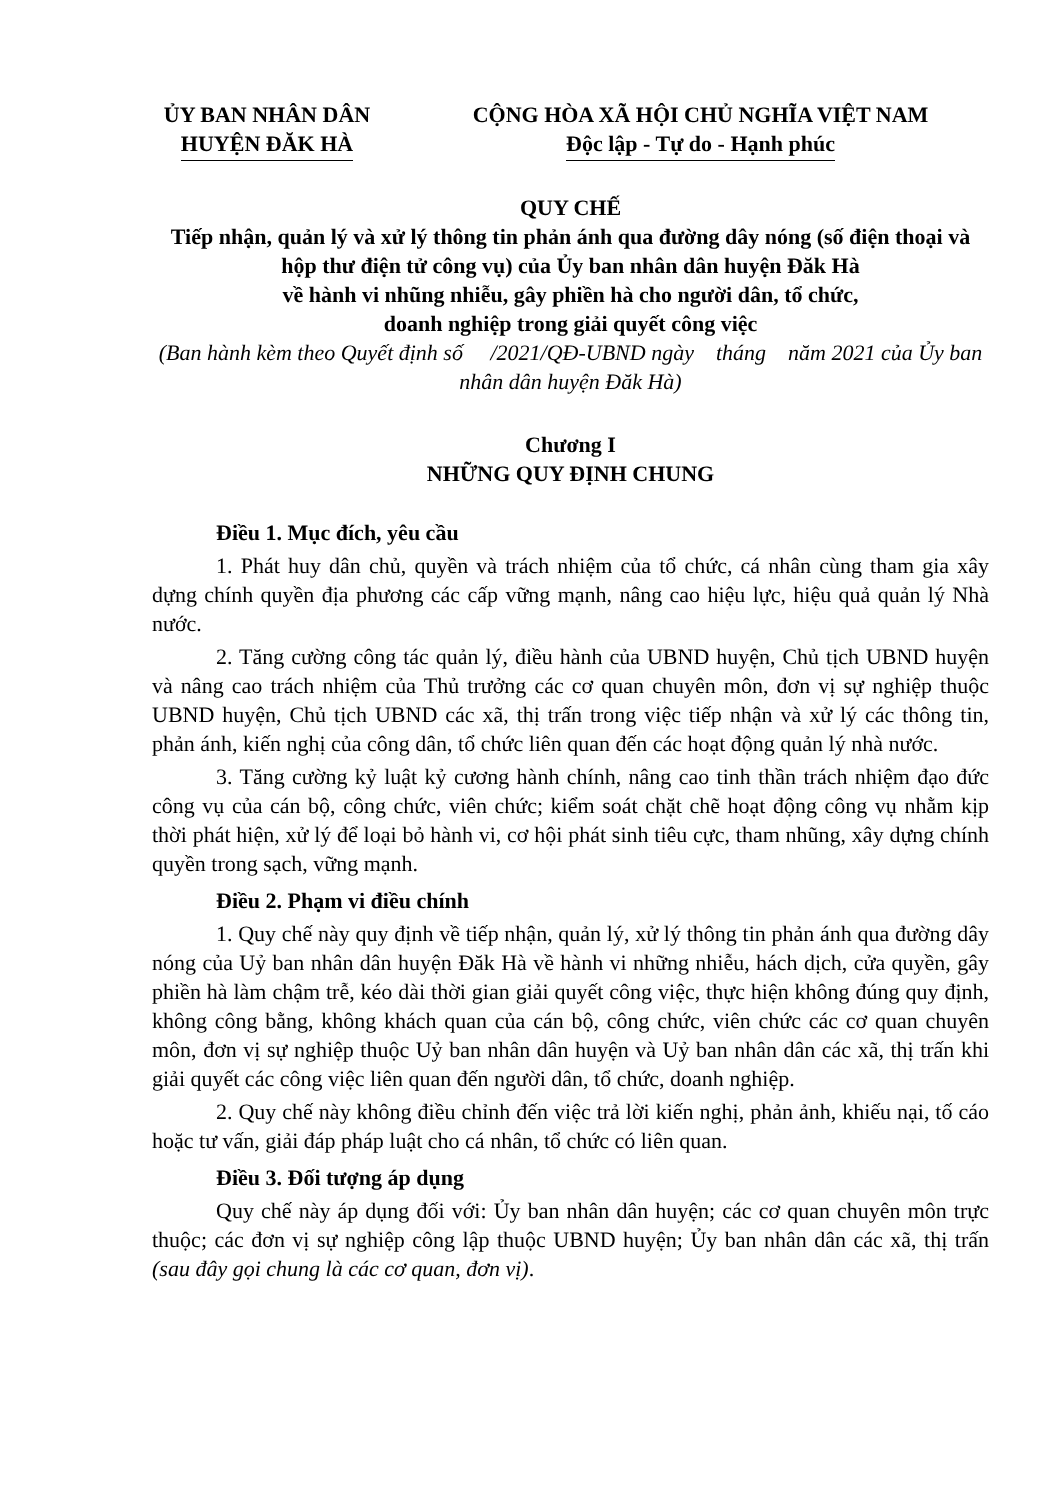ỦY BAN NHÂN DÂN
HUYỆN ĐĂK HÀ
CỘNG HÒA XÃ HỘI CHỦ NGHĨA VIỆT NAM
Độc lập - Tự do - Hạnh phúc
QUY CHẾ
Tiếp nhận, quản lý và xử lý thông tin phản ánh qua đường dây nóng (số điện thoại và hộp thư điện tử công vụ) của Ủy ban nhân dân huyện Đăk Hà
về hành vi nhũng nhiễu, gây phiền hà cho người dân, tổ chức,
doanh nghiệp trong giải quyết công việc
(Ban hành kèm theo Quyết định số /2021/QĐ-UBND ngày tháng năm 2021 của Ủy ban nhân dân huyện Đăk Hà)
Chương I
NHỮNG QUY ĐỊNH CHUNG
Điều 1. Mục đích, yêu cầu
1. Phát huy dân chủ, quyền và trách nhiệm của tổ chức, cá nhân cùng tham gia xây dựng chính quyền địa phương các cấp vững mạnh, nâng cao hiệu lực, hiệu quả quản lý Nhà nước.
2. Tăng cường công tác quản lý, điều hành của UBND huyện, Chủ tịch UBND huyện và nâng cao trách nhiệm của Thủ trưởng các cơ quan chuyên môn, đơn vị sự nghiệp thuộc UBND huyện, Chủ tịch UBND các xã, thị trấn trong việc tiếp nhận và xử lý các thông tin, phản ánh, kiến nghị của công dân, tổ chức liên quan đến các hoạt động quản lý nhà nước.
3. Tăng cường kỷ luật kỷ cương hành chính, nâng cao tinh thần trách nhiệm đạo đức công vụ của cán bộ, công chức, viên chức; kiểm soát chặt chẽ hoạt động công vụ nhằm kịp thời phát hiện, xử lý để loại bỏ hành vi, cơ hội phát sinh tiêu cực, tham nhũng, xây dựng chính quyền trong sạch, vững mạnh.
Điều 2. Phạm vi điều chính
1. Quy chế này quy định về tiếp nhận, quản lý, xử lý thông tin phản ánh qua đường dây nóng của Uỷ ban nhân dân huyện Đăk Hà về hành vi những nhiễu, hách dịch, cửa quyền, gây phiền hà làm chậm trễ, kéo dài thời gian giải quyết công việc, thực hiện không đúng quy định, không công bằng, không khách quan của cán bộ, công chức, viên chức các cơ quan chuyên môn, đơn vị sự nghiệp thuộc Uỷ ban nhân dân huyện và Uỷ ban nhân dân các xã, thị trấn khi giải quyết các công việc liên quan đến người dân, tổ chức, doanh nghiệp.
2. Quy chế này không điều chỉnh đến việc trả lời kiến nghị, phản ảnh, khiếu nại, tố cáo hoặc tư vấn, giải đáp pháp luật cho cá nhân, tổ chức có liên quan.
Điều 3. Đối tượng áp dụng
Quy chế này áp dụng đối với: Ủy ban nhân dân huyện; các cơ quan chuyên môn trực thuộc; các đơn vị sự nghiệp công lập thuộc UBND huyện; Ủy ban nhân dân các xã, thị trấn (sau đây gọi chung là các cơ quan, đơn vị).